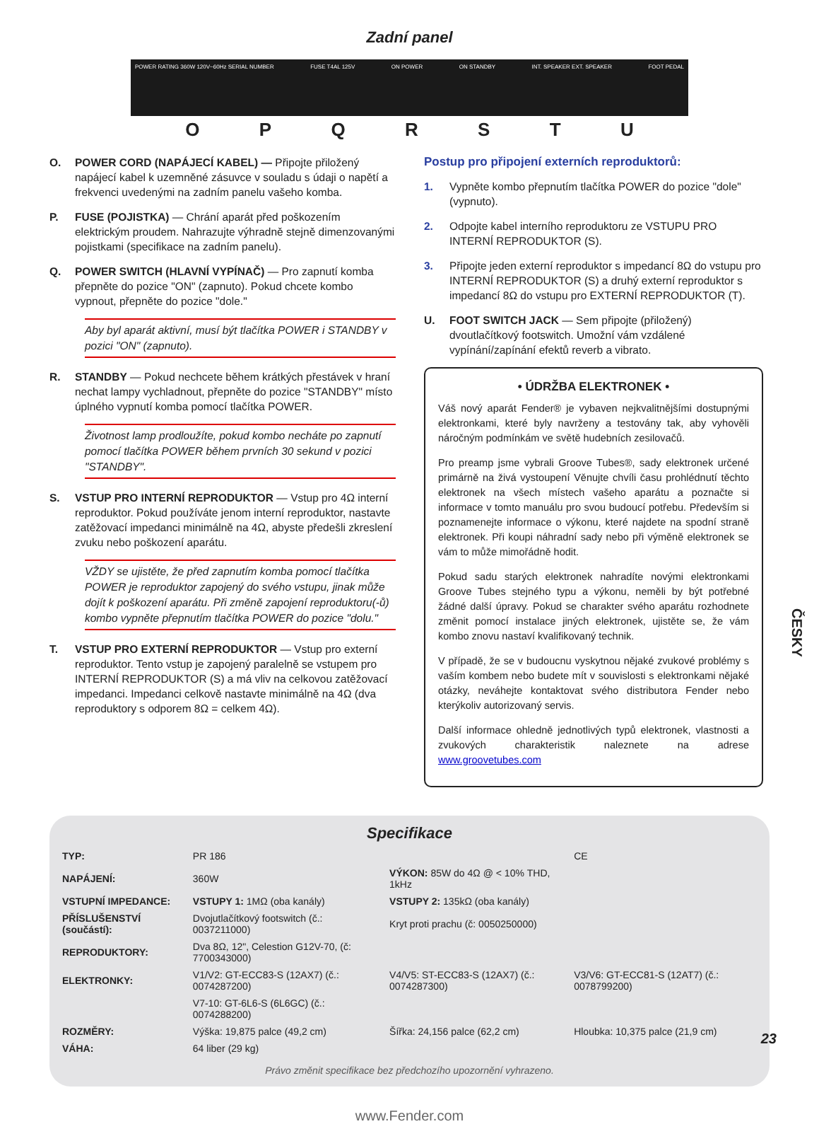Zadní panel
POWER RATING 360W 120V~60Hz SERIAL NUMBER FUSE T4AL 125V ON POWER ON STANDBY INT. SPEAKER EXT. SPEAKER FOOT PEDAL
OPQRSTU
O. POWER CORD (NAPÁJECÍ KABEL) — Připojte přiložený napájecí kabel k uzemněné zásuvce v souladu s údaji o napětí a frekvenci uvedenými na zadním panelu vašeho komba.
P. FUSE (POJISTKA) — Chrání aparát před poškozením elektrickým proudem. Nahrazujte výhradně stejně dimenzovanými pojistkami (specifikace na zadním panelu).
Q. POWER SWITCH (HLAVNÍ VYPÍNAČ) — Pro zapnutí komba přepněte do pozice "ON" (zapnuto). Pokud chcete kombo vypnout, přepněte do pozice "dole."
Aby byl aparát aktivní, musí být tlačítka POWER i STANDBY v pozici "ON" (zapnuto).
R. STANDBY — Pokud nechcete během krátkých přestávek v hraní nechat lampy vychladnout, přepněte do pozice "STANDBY" místo úplného vypnutí komba pomocí tlačítka POWER.
Životnost lamp prodloužíte, pokud kombo necháte po zapnutí pomocí tlačítka POWER během prvních 30 sekund v pozici "STANDBY".
S. VSTUP PRO INTERNÍ REPRODUKTOR — Vstup pro 4Ω interní reproduktor. Pokud používáte jenom interní reproduktor, nastavte zatěžovací impedanci minimálně na 4Ω, abyste předešli zkreslení zvuku nebo poškození aparátu.
VŽDY se ujistěte, že před zapnutím komba pomocí tlačítka POWER je reproduktor zapojený do svého vstupu, jinak může dojít k poškození aparátu. Při změně zapojení reproduktoru(-ů) kombo vypněte přepnutím tlačítka POWER do pozice "dolu."
T. VSTUP PRO EXTERNÍ REPRODUKTOR — Vstup pro externí reproduktor. Tento vstup je zapojený paralelně se vstupem pro INTERNÍ REPRODUKTOR (S) a má vliv na celkovou zatěžovací impedanci. Impedanci celkově nastavte minimálně na 4Ω (dva reproduktory s odporem 8Ω = celkem 4Ω).
Postup pro připojení externích reproduktorů:
1. Vypněte kombo přepnutím tlačítka POWER do pozice "dole" (vypnuto).
2. Odpojte kabel interního reproduktoru ze VSTUPU PRO INTERNÍ REPRODUKTOR (S).
3. Připojte jeden externí reproduktor s impedancí 8Ω do vstupu pro INTERNÍ REPRODUKTOR (S) a druhý externí reproduktor s impedancí 8Ω do vstupu pro EXTERNÍ REPRODUKTOR (T).
U. FOOT SWITCH JACK — Sem připojte (přiložený) dvoutlačítkový footswitch. Umožní vám vzdálené vypínání/zapínání efektů reverb a vibrato.
• ÚDRŽBA ELEKTRONEK •
Váš nový aparát Fender® je vybaven nejkvalitnějšími dostupnými elektronkami, které byly navrženy a testovány tak, aby vyhověli náročným podmínkám ve světě hudebních zesilovačů.
Pro preamp jsme vybrali Groove Tubes®, sady elektronek určené primárně na živá vystoupení Věnujte chvíli času prohlédnutí těchto elektronek na všech místech vašeho aparátu a poznačte si informace v tomto manuálu pro svou budoucí potřebu. Především si poznamenejte informace o výkonu, které najdete na spodní straně elektronek. Při koupi náhradní sady nebo při výměně elektronek se vám to může mimořádně hodit.
Pokud sadu starých elektronek nahradíte novými elektronkami Groove Tubes stejného typu a výkonu, neměli by být potřebné žádné další úpravy. Pokud se charakter svého aparátu rozhodnete změnit pomocí instalace jiných elektronek, ujistěte se, že vám kombo znovu nastaví kvalifikovaný technik.
V případě, že se v budoucnu vyskytnou nějaké zvukové problémy s vaším kombem nebo budete mít v souvislosti s elektronkami nějaké otázky, neváhejte kontaktovat svého distributora Fender nebo kterýkoliv autorizovaný servis.
Další informace ohledně jednotlivých typů elektronek, vlastnosti a zvukových charakteristik naleznete na adrese www.groovetubes.com
Specifikace
| TYP: | PR 186 | | CE |
| NAPÁJENÍ: | 360W | VÝKON: 85W do 4Ω @ < 10% THD, 1kHz | |
| VSTUPNÍ IMPEDANCE: | VSTUPY 1: 1MΩ (oba kanály) | VSTUPY 2: 135kΩ (oba kanály) | |
| PŘÍSLUŠENSTVÍ (součástí): | Dvojutlačítkový footswitch (č.: 0037211000) | Kryt proti prachu (č: 0050250000) | |
| REPRODUKTORY: | Dva 8Ω, 12", Celestion G12V-70, (č: 7700343000) | | |
| ELEKTRONKY: | V1/V2: GT-ECC83-S (12AX7) (č.: 0074287200) | V4/V5: ST-ECC83-S (12AX7) (č.: 0074287300) | V3/V6: GT-ECC81-S (12AT7) (č.: 0078799200) |
| | V7-10: GT-6L6-S (6L6GC) (č.: 0074288200) | | |
| ROZMĚRY: | Výška: 19,875 palce (49,2 cm) | Šířka: 24,156 palce (62,2 cm) | Hloubka: 10,375 palce (21,9 cm) |
| VÁHA: | 64 liber (29 kg) | | |
Právo změnit specifikace bez předchozího upozornění vyhrazeno.
www.Fender.com
ČESKY
23